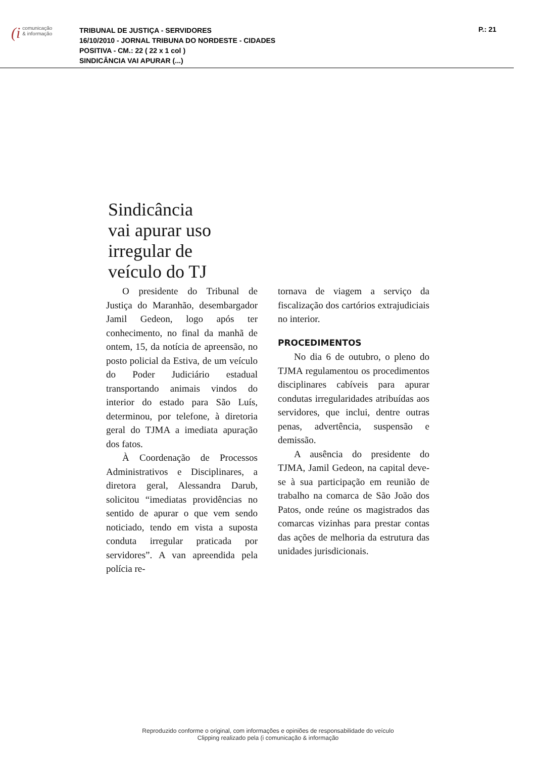(i comunicação
& informação
TRIBUNAL DE JUSTIÇA - SERVIDORES
16/10/2010 - JORNAL TRIBUNA DO NORDESTE - CIDADES
POSITIVA - CM.: 22 ( 22 x 1 col )
SINDICÂNCIA VAI APURAR (...)
P.: 21
Sindicância
vai apurar uso
irregular de
veículo do TJ
O presidente do Tribunal de Justiça do Maranhão, desembargador Jamil Gedeon, logo após ter conhecimento, no final da manhã de ontem, 15, da notícia de apreensão, no posto policial da Estiva, de um veículo do Poder Judiciário estadual transportando animais vindos do interior do estado para São Luís, determinou, por telefone, à diretoria geral do TJMA a imediata apuração dos fatos.
À Coordenação de Processos Administrativos e Disciplinares, a diretora geral, Alessandra Darub, solicitou “imediatas providências no sentido de apurar o que vem sendo noticiado, tendo em vista a suposta conduta irregular praticada por servidores”. A van apreendida pela polícia re-
tornava de viagem a serviço da fiscalização dos cartórios extrajudiciais no interior.
PROCEDIMENTOS
No dia 6 de outubro, o pleno do TJMA regulamentou os procedimentos disciplinares cabíveis para apurar condutas irregularidades atribuídas aos servidores, que inclui, dentre outras penas, advertência, suspensão e demissão.
A ausência do presidente do TJMA, Jamil Gedeon, na capital deve-se à sua participação em reunião de trabalho na comarca de São João dos Patos, onde reúne os magistrados das comarcas vizinhas para prestar contas das ações de melhoria da estrutura das unidades jurisdicionais.
Reproduzido conforme o original, com informações e opiniões de responsabilidade do veículo
Clipping realizado pela (i comunicação & informação